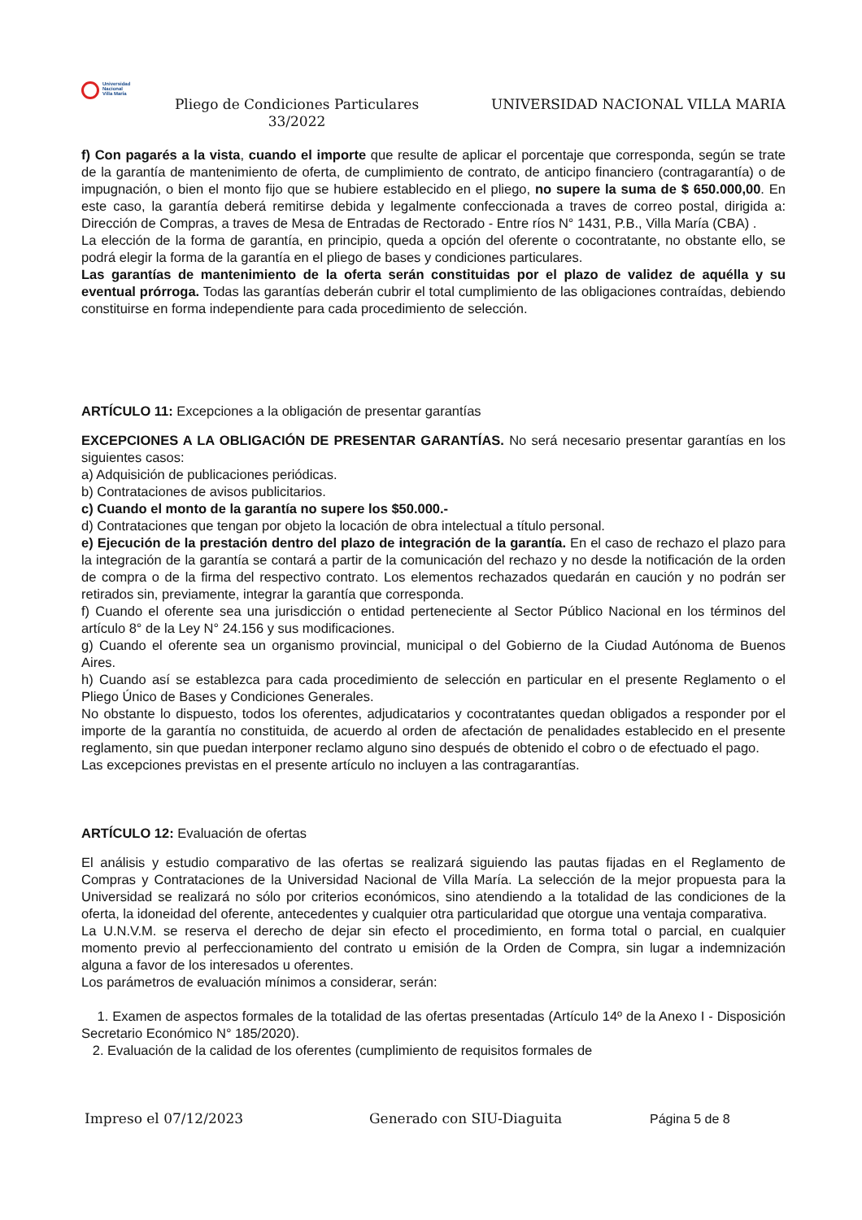Universidad
Nacional
Villa María
Pliego de Condiciones Particulares 33/2022
UNIVERSIDAD NACIONAL VILLA MARIA
f) Con pagarés a la vista, cuando el importe que resulte de aplicar el porcentaje que corresponda, según se trate de la garantía de mantenimiento de oferta, de cumplimiento de contrato, de anticipo financiero (contragarantía) o de impugnación, o bien el monto fijo que se hubiere establecido en el pliego, no supere la suma de $ 650.000,00. En este caso, la garantía deberá remitirse debida y legalmente confeccionada a traves de correo postal, dirigida a: Dirección de Compras, a traves de Mesa de Entradas de Rectorado - Entre ríos N° 1431, P.B., Villa María (CBA) .
La elección de la forma de garantía, en principio, queda a opción del oferente o cocontratante, no obstante ello, se podrá elegir la forma de la garantía en el pliego de bases y condiciones particulares.
Las garantías de mantenimiento de la oferta serán constituidas por el plazo de validez de aquélla y su eventual prórroga. Todas las garantías deberán cubrir el total cumplimiento de las obligaciones contraídas, debiendo constituirse en forma independiente para cada procedimiento de selección.
ARTÍCULO 11: Excepciones a la obligación de presentar garantías
EXCEPCIONES A LA OBLIGACIÓN DE PRESENTAR GARANTÍAS. No será necesario presentar garantías en los siguientes casos:
a) Adquisición de publicaciones periódicas.
b) Contrataciones de avisos publicitarios.
c) Cuando el monto de la garantía no supere los $50.000.-
d) Contrataciones que tengan por objeto la locación de obra intelectual a título personal.
e) Ejecución de la prestación dentro del plazo de integración de la garantía. En el caso de rechazo el plazo para la integración de la garantía se contará a partir de la comunicación del rechazo y no desde la notificación de la orden de compra o de la firma del respectivo contrato. Los elementos rechazados quedarán en caución y no podrán ser retirados sin, previamente, integrar la garantía que corresponda.
f) Cuando el oferente sea una jurisdicción o entidad perteneciente al Sector Público Nacional en los términos del artículo 8° de la Ley N° 24.156 y sus modificaciones.
g) Cuando el oferente sea un organismo provincial, municipal o del Gobierno de la Ciudad Autónoma de Buenos Aires.
h) Cuando así se establezca para cada procedimiento de selección en particular en el presente Reglamento o el Pliego Único de Bases y Condiciones Generales.
No obstante lo dispuesto, todos los oferentes, adjudicatarios y cocontratantes quedan obligados a responder por el importe de la garantía no constituida, de acuerdo al orden de afectación de penalidades establecido en el presente reglamento, sin que puedan interponer reclamo alguno sino después de obtenido el cobro o de efectuado el pago.
Las excepciones previstas en el presente artículo no incluyen a las contragarantías.
ARTÍCULO 12: Evaluación de ofertas
El análisis y estudio comparativo de las ofertas se realizará siguiendo las pautas fijadas en el Reglamento de Compras y Contrataciones de la Universidad Nacional de Villa María. La selección de la mejor propuesta para la Universidad se realizará no sólo por criterios económicos, sino atendiendo a la totalidad de las condiciones de la oferta, la idoneidad del oferente, antecedentes y cualquier otra particularidad que otorgue una ventaja comparativa.
La U.N.V.M. se reserva el derecho de dejar sin efecto el procedimiento, en forma total o parcial, en cualquier momento previo al perfeccionamiento del contrato u emisión de la Orden de Compra, sin lugar a indemnización alguna a favor de los interesados u oferentes.
Los parámetros de evaluación mínimos a considerar, serán:
1. Examen de aspectos formales de la totalidad de las ofertas presentadas (Artículo 14º de la Anexo I - Disposición Secretario Económico N° 185/2020).
2. Evaluación de la calidad de los oferentes (cumplimiento de requisitos formales de
Impreso el 07/12/2023 Generado con SIU-Diaguita Página 5 de 8